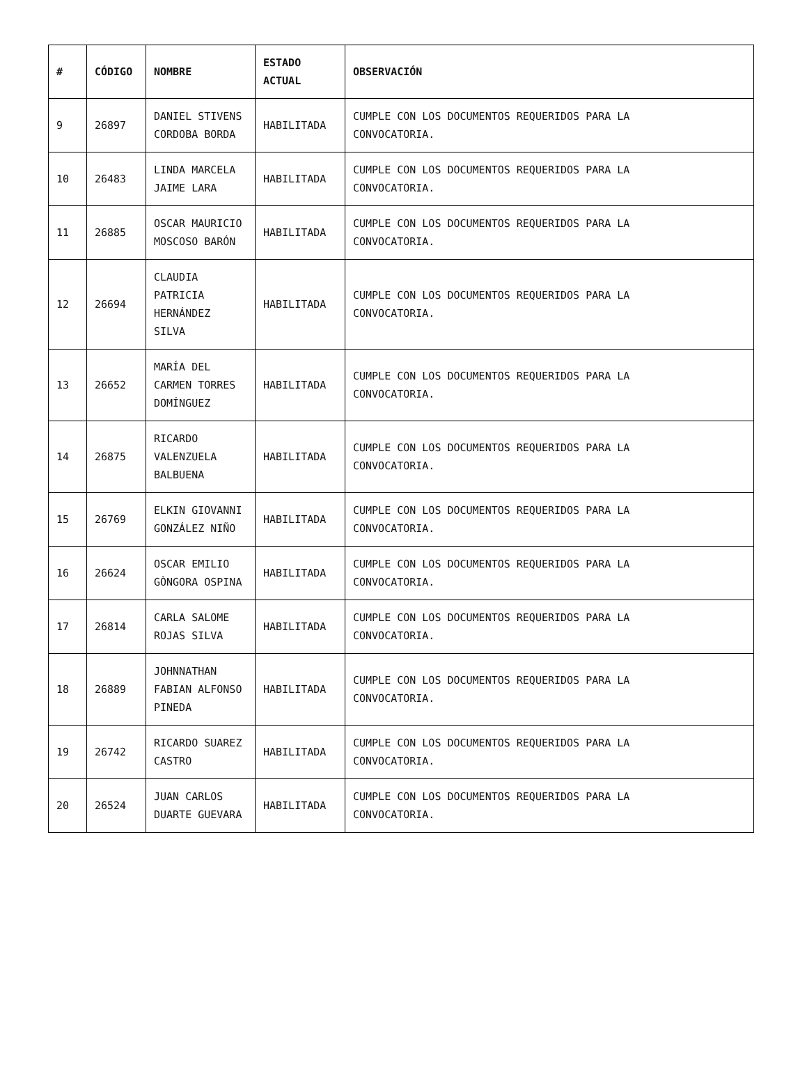| # | CÓDIGO | NOMBRE | ESTADO ACTUAL | OBSERVACIÓN |
| --- | --- | --- | --- | --- |
| 9 | 26897 | DANIEL STIVENS CORDOBA BORDA | HABILITADA | CUMPLE CON LOS DOCUMENTOS REQUERIDOS PARA LA CONVOCATORIA. |
| 10 | 26483 | LINDA MARCELA JAIME LARA | HABILITADA | CUMPLE CON LOS DOCUMENTOS REQUERIDOS PARA LA CONVOCATORIA. |
| 11 | 26885 | OSCAR MAURICIO MOSCOSO BARÓN | HABILITADA | CUMPLE CON LOS DOCUMENTOS REQUERIDOS PARA LA CONVOCATORIA. |
| 12 | 26694 | CLAUDIA PATRICIA HERNÁNDEZ SILVA | HABILITADA | CUMPLE CON LOS DOCUMENTOS REQUERIDOS PARA LA CONVOCATORIA. |
| 13 | 26652 | MARÍA DEL CARMEN TORRES DOMÍNGUEZ | HABILITADA | CUMPLE CON LOS DOCUMENTOS REQUERIDOS PARA LA CONVOCATORIA. |
| 14 | 26875 | RICARDO VALENZUELA BALBUENA | HABILITADA | CUMPLE CON LOS DOCUMENTOS REQUERIDOS PARA LA CONVOCATORIA. |
| 15 | 26769 | ELKIN GIOVANNI GONZÁLEZ NIÑO | HABILITADA | CUMPLE CON LOS DOCUMENTOS REQUERIDOS PARA LA CONVOCATORIA. |
| 16 | 26624 | OSCAR EMILIO GÒNGORA OSPINA | HABILITADA | CUMPLE CON LOS DOCUMENTOS REQUERIDOS PARA LA CONVOCATORIA. |
| 17 | 26814 | CARLA SALOME ROJAS SILVA | HABILITADA | CUMPLE CON LOS DOCUMENTOS REQUERIDOS PARA LA CONVOCATORIA. |
| 18 | 26889 | JOHNNATHAN FABIAN ALFONSO PINEDA | HABILITADA | CUMPLE CON LOS DOCUMENTOS REQUERIDOS PARA LA CONVOCATORIA. |
| 19 | 26742 | RICARDO SUAREZ CASTRO | HABILITADA | CUMPLE CON LOS DOCUMENTOS REQUERIDOS PARA LA CONVOCATORIA. |
| 20 | 26524 | JUAN CARLOS DUARTE GUEVARA | HABILITADA | CUMPLE CON LOS DOCUMENTOS REQUERIDOS PARA LA CONVOCATORIA. |